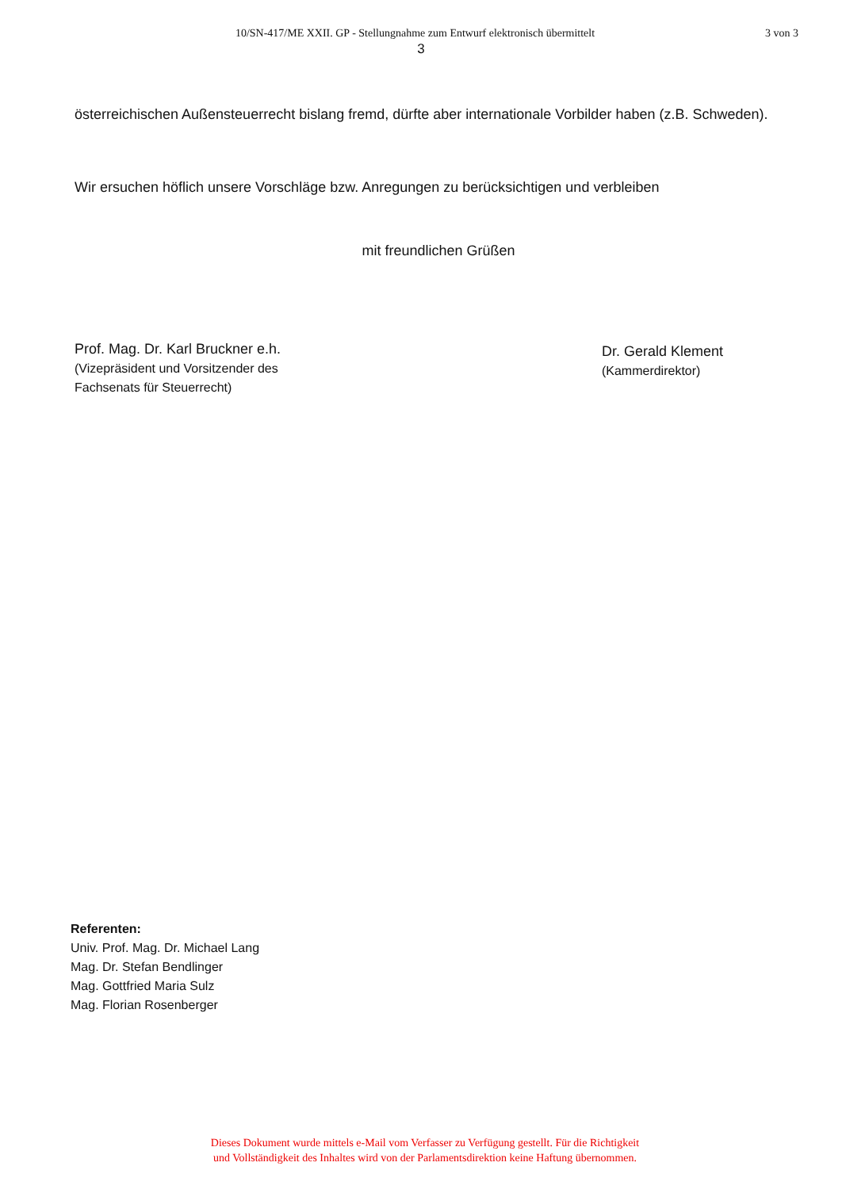10/SN-417/ME XXII. GP - Stellungnahme zum Entwurf elektronisch übermittelt
3 von 3
3
österreichischen Außensteuerrecht bislang fremd, dürfte aber internationale Vorbilder haben (z.B. Schweden).
Wir ersuchen höflich unsere Vorschläge bzw. Anregungen zu berücksichtigen und verbleiben
mit freundlichen Grüßen
Prof. Mag. Dr. Karl Bruckner e.h.
(Vizepräsident und Vorsitzender des
Fachsenats für Steuerrecht)
Dr. Gerald Klement
(Kammerdirektor)
Referenten:
Univ. Prof. Mag. Dr. Michael Lang
Mag. Dr. Stefan Bendlinger
Mag. Gottfried Maria Sulz
Mag. Florian Rosenberger
Dieses Dokument wurde mittels e-Mail vom Verfasser zu Verfügung gestellt. Für die Richtigkeit
und Vollständigkeit des Inhaltes wird von der Parlamentsdirektion keine Haftung übernommen.